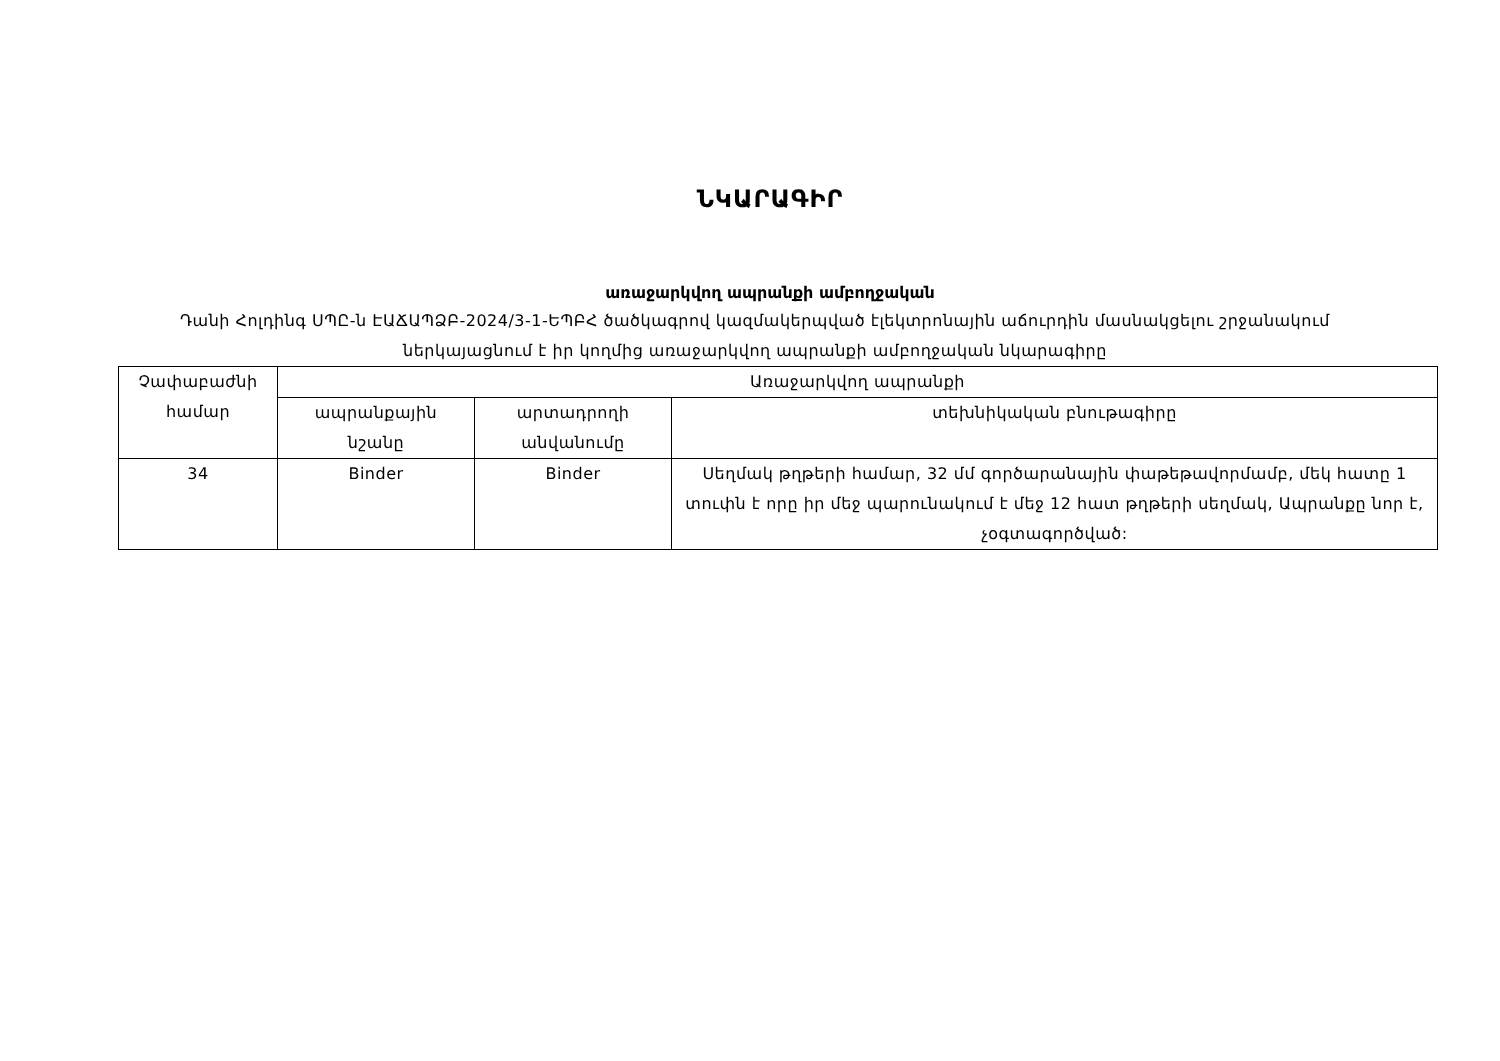ՆԿԱՐԱԳԻՐ
առաջարկվող ապրանքի ամբողջական
Դանի Հոլդինգ ՍՊԸ-ն ԷԱՃԱՊՁԲ-2024/3-1-ԵՊԲՀ ծածկագրով կազմակերպված էլեկտրոնային աճուրդին մասնակցելու շրջանակում ներկայացնում է իր կողմից առաջարկվող ապրանքի ամբողջական նկարագիրը
| Չափաբաժնի համար | Առաջարկվող ապրանքի | | |
| --- | --- | --- | --- |
| | ապրանքային նշանը | արտադրողի անվանումը | տեխնիկական բնութագիրը |
| 34 | Binder | Binder | Սեղմակ թղթերի համար, 32 մմ գործարանային փաթեթավորմամբ, մեկ հատը 1 տուփն է որը իր մեջ պարունակում է մեջ 12 հատ թղթերի սեղմակ, Ապրանքը նոր է, չօգտագործված: |